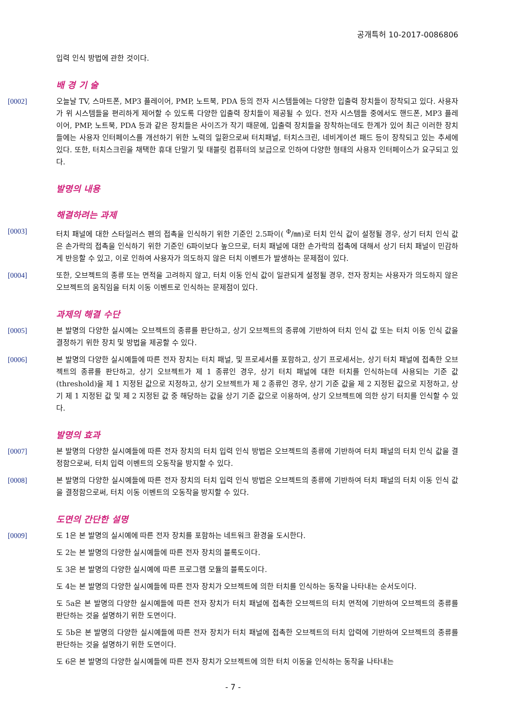공개특허 10-2017-0086806
입력 인식 방법에 관한 것이다.
배 경 기 술
[0002] 오늘날 TV, 스마트폰, MP3 플레이어, PMP, 노트북, PDA 등의 전자 시스템들에는 다양한 입출력 장치들이 장착되고 있다. 사용자가 위 시스템들을 편리하게 제어할 수 있도록 다양한 입출력 장치들이 제공될 수 있다. 전자 시스템들 중에서도 핸드폰, MP3 플레이어, PMP, 노트북, PDA 등과 같은 장치들은 사이즈가 작기 때문에, 입출력 장치들을 장착하는데도 한계가 있어 최근 이러한 장치들에는 사용자 인터페이스를 개선하기 위한 노력의 일환으로써 터치패널, 터치스크린, 네비게이션 패드 등이 장착되고 있는 추세에 있다. 또한, 터치스크린을 채택한 휴대 단말기 및 태블릿 컴퓨터의 보급으로 인하여 다양한 형태의 사용자 인터페이스가 요구되고 있다.
발명의 내용
해결하려는 과제
[0003] 터치 패널에 대한 스타일러스 펜의 접촉을 인식하기 위한 기준인 2.5파이( <sup>Φ</sup>/㎜)로 터치 인식 값이 설정될 경우, 상기 터치 인식 값은 손가락의 접촉을 인식하기 위한 기준인 6파이보다 높으므로, 터치 패널에 대한 손가락의 접촉에 대해서 상기 터치 패널이 민감하게 반응할 수 있고, 이로 인하여 사용자가 의도하지 않은 터치 이벤트가 발생하는 문제점이 있다.
[0004] 또한, 오브젝트의 종류 또는 면적을 고려하지 않고, 터치 이동 인식 값이 일관되게 설정될 경우, 전자 장치는 사용자가 의도하지 않은 오브젝트의 움직임을 터치 이동 이벤트로 인식하는 문제점이 있다.
과제의 해결 수단
[0005] 본 발명의 다양한 실시예는 오브젝트의 종류를 판단하고, 상기 오브젝트의 종류에 기반하여 터치 인식 값 또는 터치 이동 인식 값을 결정하기 위한 장치 및 방법을 제공할 수 있다.
[0006] 본 발명의 다양한 실시예들에 따른 전자 장치는 터치 패널, 및 프로세서를 포함하고, 상기 프로세서는, 상기 터치 패널에 접촉한 오브젝트의 종류를 판단하고, 상기 오브젝트가 제 1 종류인 경우, 상기 터치 패널에 대한 터치를 인식하는데 사용되는 기준 값(threshold)을 제 1 지정된 값으로 지정하고, 상기 오브젝트가 제 2 종류인 경우, 상기 기준 값을 제 2 지정된 값으로 지정하고, 상기 제 1 지정된 값 및 제 2 지정된 값 중 해당하는 값을 상기 기준 값으로 이용하여, 상기 오브젝트에 의한 상기 터치를 인식할 수 있다.
발명의 효과
[0007] 본 발명의 다양한 실시예들에 따른 전자 장치의 터치 입력 인식 방법은 오브젝트의 종류에 기반하여 터치 패널의 터치 인식 값을 결정함으로써, 터치 입력 이벤트의 오동작을 방지할 수 있다.
[0008] 본 발명의 다양한 실시예들에 따른 전자 장치의 터치 입력 인식 방법은 오브젝트의 종류에 기반하여 터치 패널의 터치 이동 인식 값을 결정함으로써, 터치 이동 이벤트의 오동작을 방지할 수 있다.
도면의 간단한 설명
[0009] 도 1은 본 발명의 실시예에 따른 전자 장치를 포함하는 네트워크 환경을 도시한다.
도 2는 본 발명의 다양한 실시예들에 따른 전자 장치의 블록도이다.
도 3은 본 발명의 다양한 실시예에 따른 프로그램 모듈의 블록도이다.
도 4는 본 발명의 다양한 실시예들에 따른 전자 장치가 오브젝트에 의한 터치를 인식하는 동작을 나타내는 순서도이다.
도 5a은 본 발명의 다양한 실시예들에 따른 전자 장치가 터치 패널에 접촉한 오브젝트의 터치 면적에 기반하여 오브젝트의 종류를 판단하는 것을 설명하기 위한 도면이다.
도 5b은 본 발명의 다양한 실시예들에 따른 전자 장치가 터치 패널에 접촉한 오브젝트의 터치 압력에 기반하여 오브젝트의 종류를 판단하는 것을 설명하기 위한 도면이다.
도 6은 본 발명의 다양한 실시예들에 따른 전자 장치가 오브젝트에 의한 터치 이동을 인식하는 동작을 나타내는
- 7 -